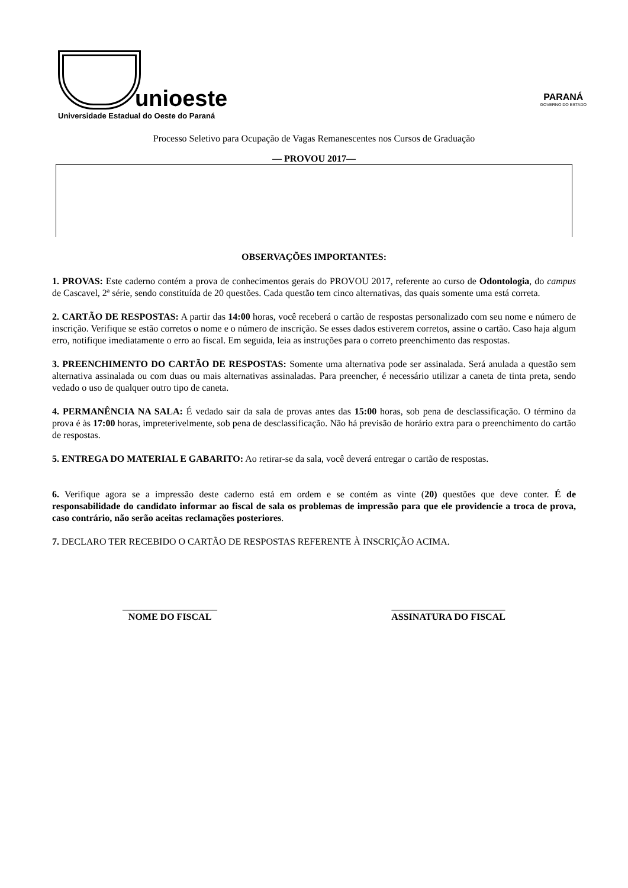unioeste
Universidade Estadual do Oeste do Paraná
PARANÁ
GOVERNO DO ESTADO
Processo Seletivo para Ocupação de Vagas Remanescentes nos Cursos de Graduação
— PROVOU 2017—
OBSERVAÇÕES IMPORTANTES:
1. PROVAS: Este caderno contém a prova de conhecimentos gerais do PROVOU 2017, referente ao curso de Odontologia, do campus de Cascavel, 2ª série, sendo constituída de 20 questões. Cada questão tem cinco alternativas, das quais somente uma está correta.
2. CARTÃO DE RESPOSTAS: A partir das 14:00 horas, você receberá o cartão de respostas personalizado com seu nome e número de inscrição. Verifique se estão corretos o nome e o número de inscrição. Se esses dados estiverem corretos, assine o cartão. Caso haja algum erro, notifique imediatamente o erro ao fiscal. Em seguida, leia as instruções para o correto preenchimento das respostas.
3. PREENCHIMENTO DO CARTÃO DE RESPOSTAS: Somente uma alternativa pode ser assinalada. Será anulada a questão sem alternativa assinalada ou com duas ou mais alternativas assinaladas. Para preencher, é necessário utilizar a caneta de tinta preta, sendo vedado o uso de qualquer outro tipo de caneta.
4. PERMANÊNCIA NA SALA: É vedado sair da sala de provas antes das 15:00 horas, sob pena de desclassificação. O término da prova é às 17:00 horas, impreterivelmente, sob pena de desclassificação. Não há previsão de horário extra para o preenchimento do cartão de respostas.
5. ENTREGA DO MATERIAL E GABARITO: Ao retirar-se da sala, você deverá entregar o cartão de respostas.
6. Verifique agora se a impressão deste caderno está em ordem e se contém as vinte (20) questões que deve conter. É de responsabilidade do candidato informar ao fiscal de sala os problemas de impressão para que ele providencie a troca de prova, caso contrário, não serão aceitas reclamações posteriores.
7. DECLARO TER RECEBIDO O CARTÃO DE RESPOSTAS REFERENTE À INSCRIÇÃO ACIMA.
____________________
NOME DO FISCAL
________________________
ASSINATURA DO FISCAL